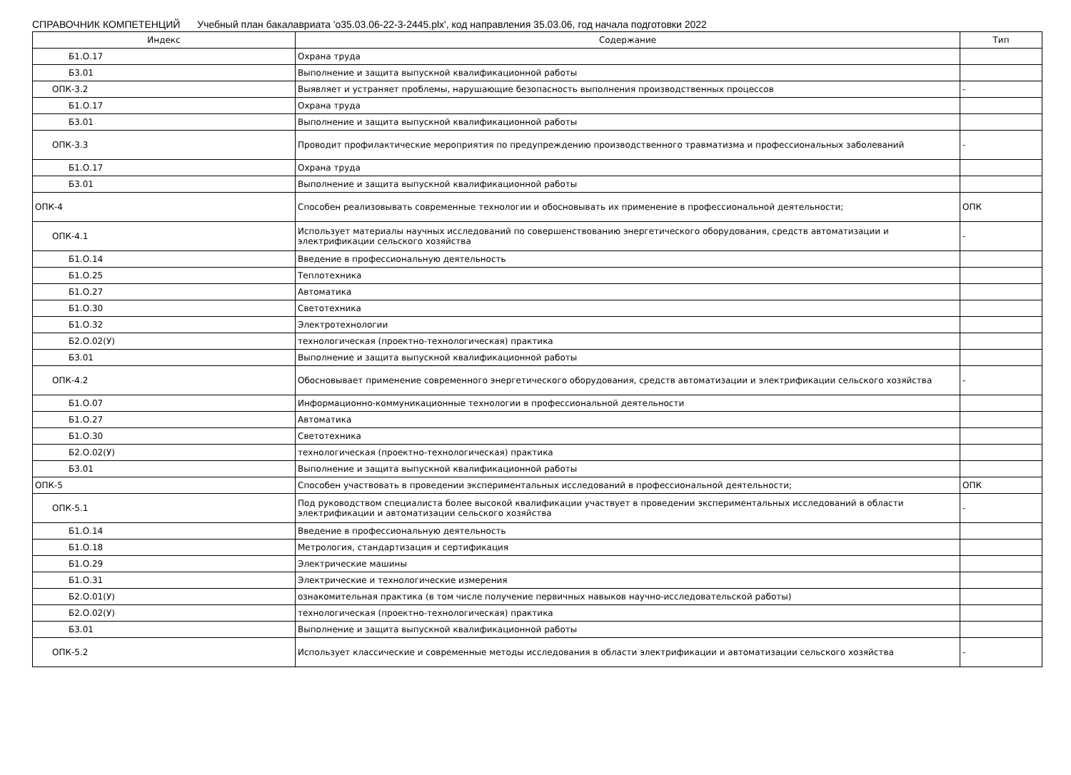СПРАВОЧНИК КОМПЕТЕНЦИЙ Учебный план бакалавриата 'o35.03.06-22-3-2445.plx', код направления 35.03.06, год начала подготовки 2022
| Индекс | Содержание | Тип |
| --- | --- | --- |
| Б1.О.17 | Охрана труда | |
| Б3.01 | Выполнение и защита выпускной квалификационной работы | |
| ОПК-3.2 | Выявляет и устраняет проблемы, нарушающие безопасность выполнения производственных процессов | - |
| Б1.О.17 | Охрана труда | |
| Б3.01 | Выполнение и защита выпускной квалификационной работы | |
| ОПК-3.3 | Проводит профилактические мероприятия по предупреждению производственного травматизма и профессиональных заболеваний | - |
| Б1.О.17 | Охрана труда | |
| Б3.01 | Выполнение и защита выпускной квалификационной работы | |
| ОПК-4 | Способен реализовывать современные технологии и обосновывать их применение в профессиональной деятельности; | ОПК |
| ОПК-4.1 | Использует материалы научных исследований по совершенствованию энергетического оборудования, средств автоматизации и электрификации сельского хозяйства | - |
| Б1.О.14 | Введение в профессиональную деятельность | |
| Б1.О.25 | Теплотехника | |
| Б1.О.27 | Автоматика | |
| Б1.О.30 | Светотехника | |
| Б1.О.32 | Электротехнологии | |
| Б2.О.02(У) | технологическая (проектно-технологическая) практика | |
| Б3.01 | Выполнение и защита выпускной квалификационной работы | |
| ОПК-4.2 | Обосновывает применение современного энергетического оборудования, средств автоматизации и электрификации сельского хозяйства | - |
| Б1.О.07 | Информационно-коммуникационные технологии в профессиональной деятельности | |
| Б1.О.27 | Автоматика | |
| Б1.О.30 | Светотехника | |
| Б2.О.02(У) | технологическая (проектно-технологическая) практика | |
| Б3.01 | Выполнение и защита выпускной квалификационной работы | |
| ОПК-5 | Способен участвовать в проведении экспериментальных исследований в профессиональной деятельности; | ОПК |
| ОПК-5.1 | Под руководством специалиста более высокой квалификации участвует в проведении экспериментальных исследований в области электрификации и автоматизации сельского хозяйства | - |
| Б1.О.14 | Введение в профессиональную деятельность | |
| Б1.О.18 | Метрология, стандартизация и сертификация | |
| Б1.О.29 | Электрические машины | |
| Б1.О.31 | Электрические и технологические измерения | |
| Б2.О.01(У) | ознакомительная практика (в том числе получение первичных навыков научно-исследовательской работы) | |
| Б2.О.02(У) | технологическая (проектно-технологическая) практика | |
| Б3.01 | Выполнение и защита выпускной квалификационной работы | |
| ОПК-5.2 | Использует классические и современные методы исследования в области электрификации и автоматизации сельского хозяйства | - |